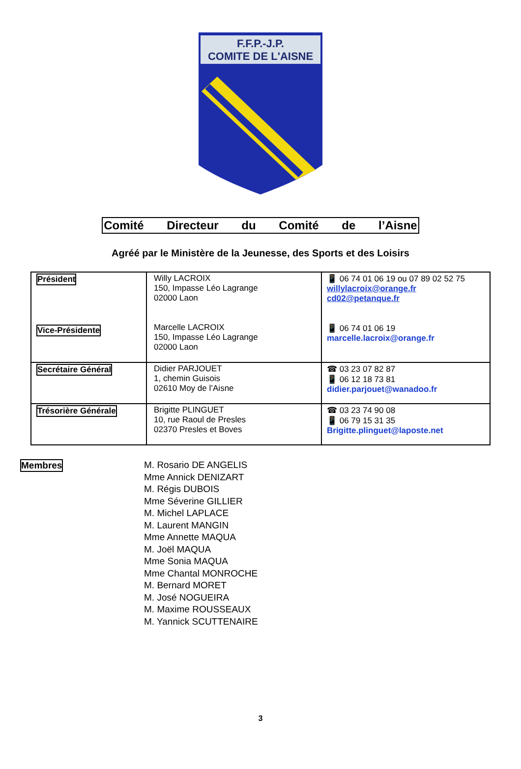F.F.P.-J.P.
COMITE DE L'AISNE
Comité Directeur du Comité de l’Aisne
Agréé par le Ministère de la Jeunesse, des Sports et des Loisirs
| Président Vice-Présidente | Willy LACROIX 150, Impasse Léo Lagrange 02000 Laon Marcelle LACROIX 150, Impasse Léo Lagrange 02000 Laon | 📱 06 74 01 06 19 ou 07 89 02 52 75 willylacroix@orange.fr cd02@petanque.fr 📱 06 74 01 06 19 marcelle.lacroix@orange.fr |
| Secrétaire Général | Didier PARJOUET 1, chemin Guisois 02610 Moy de l’Aisne | ☎ 03 23 07 82 87 📱 06 12 18 73 81 didier.parjouet@wanadoo.fr |
| Trésorière Générale | Brigitte PLINGUET 10, rue Raoul de Presles 02370 Presles et Boves | ☎ 03 23 74 90 08 📱 06 79 15 31 35 Brigitte.plinguet@laposte.net |
Membres
M. Rosario DE ANGELIS
Mme Annick DENIZART
M. Régis DUBOIS
Mme Séverine GILLIER
M. Michel LAPLACE
M. Laurent MANGIN
Mme Annette MAQUA
M. Joël MAQUA
Mme Sonia MAQUA
Mme Chantal MONROCHE
M. Bernard MORET
M. José NOGUEIRA
M. Maxime ROUSSEAUX
M. Yannick SCUTTENAIRE
3